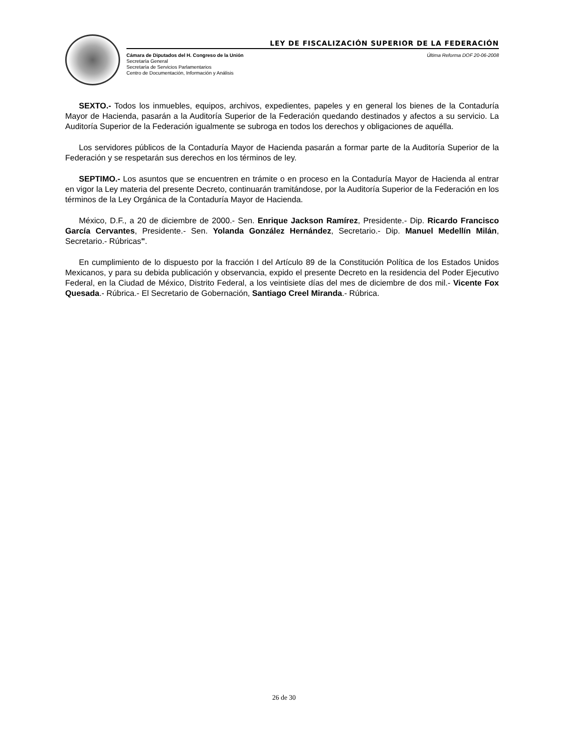LEY DE FISCALIZACIÓN SUPERIOR DE LA FEDERACIÓN
Cámara de Diputados del H. Congreso de la Unión
Secretaría General
Secretaría de Servicios Parlamentarios
Centro de Documentación, Información y Análisis
Última Reforma DOF 20-06-2008
SEXTO.- Todos los inmuebles, equipos, archivos, expedientes, papeles y en general los bienes de la Contaduría Mayor de Hacienda, pasarán a la Auditoría Superior de la Federación quedando destinados y afectos a su servicio. La Auditoría Superior de la Federación igualmente se subroga en todos los derechos y obligaciones de aquélla.
Los servidores públicos de la Contaduría Mayor de Hacienda pasarán a formar parte de la Auditoría Superior de la Federación y se respetarán sus derechos en los términos de ley.
SEPTIMO.- Los asuntos que se encuentren en trámite o en proceso en la Contaduría Mayor de Hacienda al entrar en vigor la Ley materia del presente Decreto, continuarán tramitándose, por la Auditoría Superior de la Federación en los términos de la Ley Orgánica de la Contaduría Mayor de Hacienda.
México, D.F., a 20 de diciembre de 2000.- Sen. Enrique Jackson Ramírez, Presidente.- Dip. Ricardo Francisco García Cervantes, Presidente.- Sen. Yolanda González Hernández, Secretario.- Dip. Manuel Medellín Milán, Secretario.- Rúbricas".
En cumplimiento de lo dispuesto por la fracción I del Artículo 89 de la Constitución Política de los Estados Unidos Mexicanos, y para su debida publicación y observancia, expido el presente Decreto en la residencia del Poder Ejecutivo Federal, en la Ciudad de México, Distrito Federal, a los veintisiete días del mes de diciembre de dos mil.- Vicente Fox Quesada.- Rúbrica.- El Secretario de Gobernación, Santiago Creel Miranda.- Rúbrica.
26 de 30